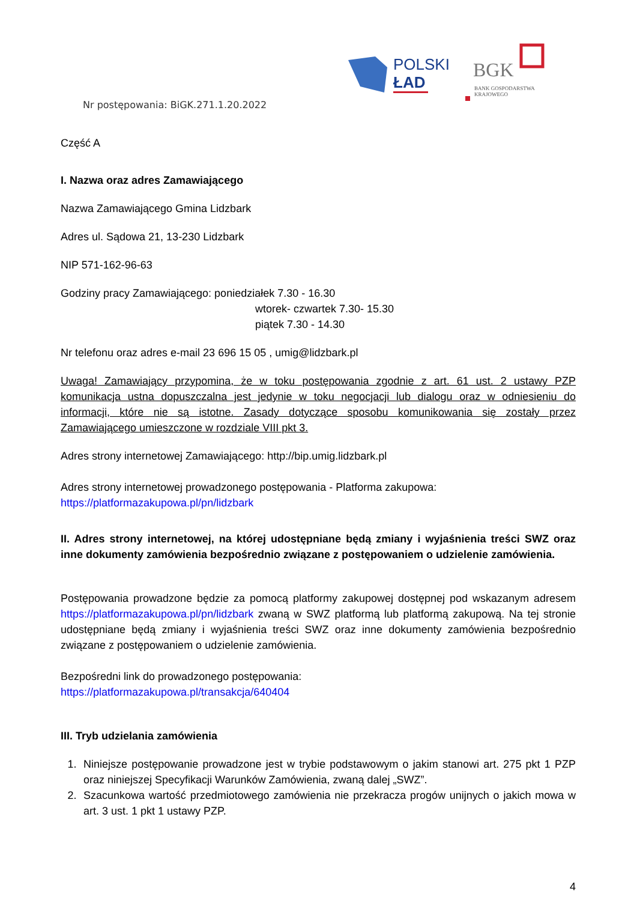POLSKI
ŁAD
BGK
BANK GOSPODARSTWA
KRAJOWEGO
Nr postępowania: BiGK.271.1.20.2022
Część A
I. Nazwa oraz adres Zamawiającego
Nazwa Zamawiającego Gmina Lidzbark
Adres ul. Sądowa 21, 13-230 Lidzbark
NIP 571-162-96-63
Godziny pracy Zamawiającego: poniedziałek 7.30 - 16.30
wtorek- czwartek 7.30- 15.30
piątek 7.30 - 14.30
Nr telefonu oraz adres e-mail 23 696 15 05 , umig@lidzbark.pl
Uwaga! Zamawiający przypomina, że w toku postępowania zgodnie z art. 61 ust. 2 ustawy PZP komunikacja ustna dopuszczalna jest jedynie w toku negocjacji lub dialogu oraz w odniesieniu do informacji, które nie są istotne. Zasady dotyczące sposobu komunikowania się zostały przez Zamawiającego umieszczone w rozdziale VIII pkt 3.
Adres strony internetowej Zamawiającego: http://bip.umig.lidzbark.pl
Adres strony internetowej prowadzonego postępowania - Platforma zakupowa: https://platformazakupowa.pl/pn/lidzbark
II. Adres strony internetowej, na której udostępniane będą zmiany i wyjaśnienia treści SWZ oraz inne dokumenty zamówienia bezpośrednio związane z postępowaniem o udzielenie zamówienia.
Postępowania prowadzone będzie za pomocą platformy zakupowej dostępnej pod wskazanym adresem https://platformazakupowa.pl/pn/lidzbark zwaną w SWZ platformą lub platformą zakupową. Na tej stronie udostępniane będą zmiany i wyjaśnienia treści SWZ oraz inne dokumenty zamówienia bezpośrednio związane z postępowaniem o udzielenie zamówienia.
Bezpośredni link do prowadzonego postępowania:
https://platformazakupowa.pl/transakcja/640404
III. Tryb udzielania zamówienia
1. Niniejsze postępowanie prowadzone jest w trybie podstawowym o jakim stanowi art. 275 pkt 1 PZP oraz niniejszej Specyfikacji Warunków Zamówienia, zwaną dalej „SWZ”.
2. Szacunkowa wartość przedmiotowego zamówienia nie przekracza progów unijnych o jakich mowa w art. 3 ust. 1 pkt 1 ustawy PZP.
4